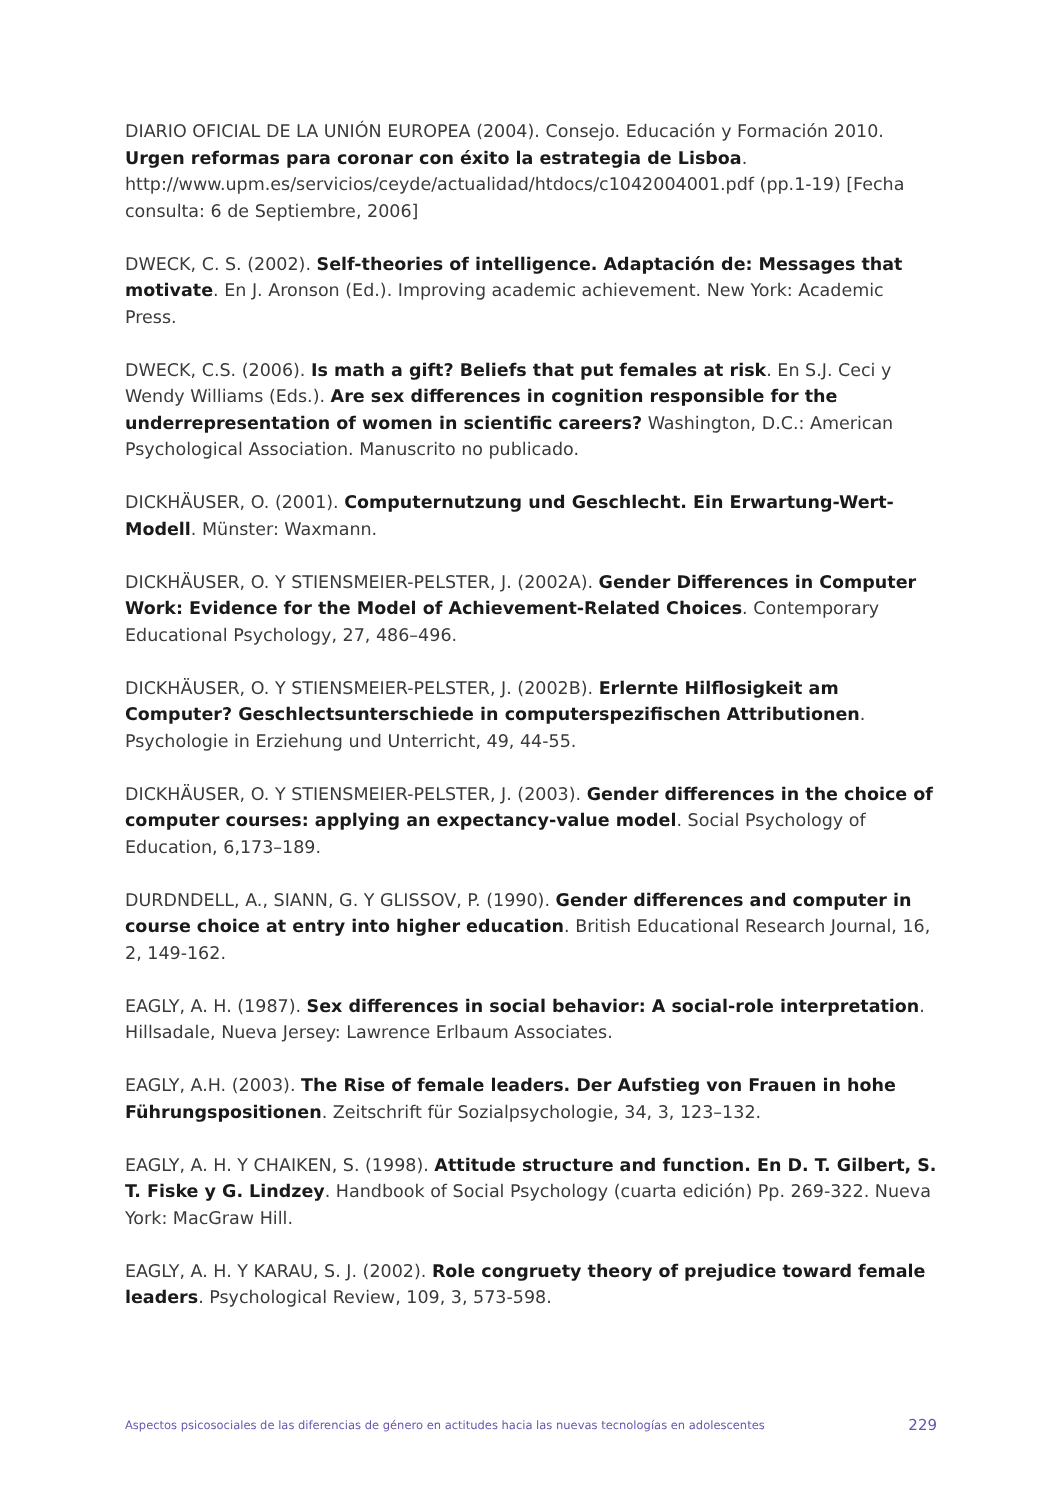DIARIO OFICIAL DE LA UNIÓN EUROPEA (2004). Consejo. Educación y Formación 2010. Urgen reformas para coronar con éxito la estrategia de Lisboa. http://www.upm.es/servicios/ceyde/actualidad/htdocs/c1042004001.pdf (pp.1-19) [Fecha consulta: 6 de Septiembre, 2006]
DWECK, C. S. (2002). Self-theories of intelligence. Adaptación de: Messages that motivate. En J. Aronson (Ed.). Improving academic achievement. New York: Academic Press.
DWECK, C.S. (2006). Is math a gift? Beliefs that put females at risk. En S.J. Ceci y Wendy Williams (Eds.). Are sex differences in cognition responsible for the underrepresentation of women in scientific careers? Washington, D.C.: American Psychological Association. Manuscrito no publicado.
DICKHÄUSER, O. (2001). Computernutzung und Geschlecht. Ein Erwartung-Wert-Modell. Münster: Waxmann.
DICKHÄUSER, O. Y STIENSMEIER-PELSTER, J. (2002A). Gender Differences in Computer Work: Evidence for the Model of Achievement-Related Choices. Contemporary Educational Psychology, 27, 486–496.
DICKHÄUSER, O. Y STIENSMEIER-PELSTER, J. (2002B). Erlernte Hilflosigkeit am Computer? Geschlectsunterschiede in computerspezifischen Attributionen. Psychologie in Erziehung und Unterricht, 49, 44-55.
DICKHÄUSER, O. Y STIENSMEIER-PELSTER, J. (2003). Gender differences in the choice of computer courses: applying an expectancy-value model. Social Psychology of Education, 6,173–189.
DURDNDELL, A., SIANN, G. Y GLISSOV, P. (1990). Gender differences and computer in course choice at entry into higher education. British Educational Research Journal, 16, 2, 149-162.
EAGLY, A. H. (1987). Sex differences in social behavior: A social-role interpretation. Hillsadale, Nueva Jersey: Lawrence Erlbaum Associates.
EAGLY, A.H. (2003). The Rise of female leaders. Der Aufstieg von Frauen in hohe Führungspositionen. Zeitschrift für Sozialpsychologie, 34, 3, 123–132.
EAGLY, A. H. Y CHAIKEN, S. (1998). Attitude structure and function. En D. T. Gilbert, S. T. Fiske y G. Lindzey. Handbook of Social Psychology (cuarta edición) Pp. 269-322. Nueva York: MacGraw Hill.
EAGLY, A. H. Y KARAU, S. J. (2002). Role congruety theory of prejudice toward female leaders. Psychological Review, 109, 3, 573-598.
Aspectos psicosociales de las diferencias de género en actitudes hacia las nuevas tecnologías en adolescentes 229